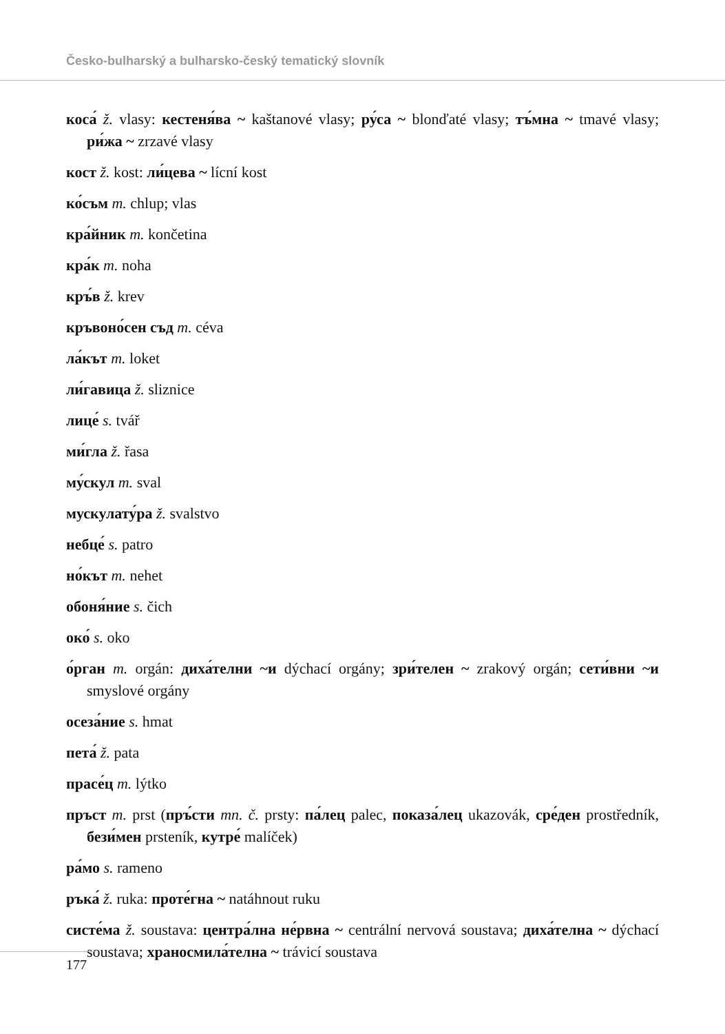Česko-bulharský a bulharsko-český tematický slovník
коса́ ž. vlasy: кестеня́ва ~ kaštanové vlasy; ру́са ~ blonďaté vlasy; тъ́мна ~ tmavé vlasy; ри́жа ~ zrzavé vlasy
кост ž. kost: ли́цева ~ lícní kost
ко́съм m. chlup; vlas
кра́йник m. končetina
кра́к m. noha
кръ́в ž. krev
кръвоно́сен съд m. céva
ла́кът m. loket
ли́гавица ž. sliznice
лице́ s. tvář
ми́гла ž. řasa
му́скул m. sval
мускулату́ра ž. svalstvo
небце́ s. patro
но́кът m. nehet
обоня́ние s. čich
око́ s. oko
о́рган m. orgán: диха́телни ~и dýchací orgány; зри́телен ~ zrakový orgán; сети́вни ~и smyslové orgány
осеза́ние s. hmat
пета́ ž. pata
прасе́ц m. lýtko
пръст m. prst (пръ́сти mn. č. prsty: па́лец palec, показа́лец ukazovák, сре́ден prostředník, бези́мен prsteník, кутре́ malíček)
ра́мо s. rameno
ръка́ ž. ruka: проте́гна ~ natáhnout ruku
систе́ма ž. soustava: центра́лна не́рвна ~ centrální nervová soustava; диха́телна ~ dýchací soustava; храносмила́телна ~ trávicí soustava
177